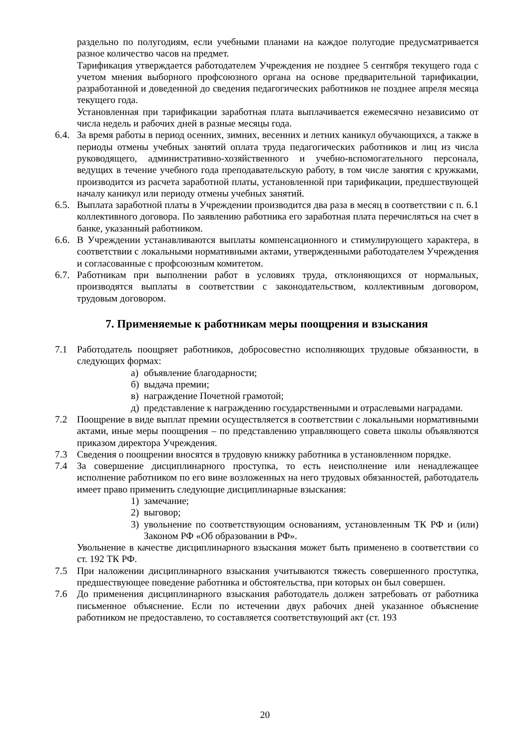раздельно по полугодиям, если учебными планами на каждое полугодие предусматривается разное количество часов на предмет.
Тарификация утверждается работодателем Учреждения не позднее 5 сентября текущего года с учетом мнения выборного профсоюзного органа на основе предварительной тарификации, разработанной и доведенной до сведения педагогических работников не позднее апреля месяца текущего года.
Установленная при тарификации заработная плата выплачивается ежемесячно независимо от числа недель и рабочих дней в разные месяцы года.
6.4. За время работы в период осенних, зимних, весенних и летних каникул обучающихся, а также в периоды отмены учебных занятий оплата труда педагогических работников и лиц из числа руководящего, административно-хозяйственного и учебно-вспомогательного персонала, ведущих в течение учебного года преподавательскую работу, в том числе занятия с кружками, производится из расчета заработной платы, установленной при тарификации, предшествующей началу каникул или периоду отмены учебных занятий.
6.5. Выплата заработной платы в Учреждении производится два раза в месяц в соответствии с п. 6.1 коллективного договора. По заявлению работника его заработная плата перечисляться на счет в банке, указанный работником.
6.6. В Учреждении устанавливаются выплаты компенсационного и стимулирующего характера, в соответствии с локальными нормативными актами, утвержденными работодателем Учреждения и согласованные с профсоюзным комитетом.
6.7. Работникам при выполнении работ в условиях труда, отклоняющихся от нормальных, производятся выплаты в соответствии с законодательством, коллективным договором, трудовым договором.
7. Применяемые к работникам меры поощрения и взыскания
7.1 Работодатель поощряет работников, добросовестно исполняющих трудовые обязанности, в следующих формах:
а) объявление благодарности;
б) выдача премии;
в) награждение Почетной грамотой;
д) представление к награждению государственными и отраслевыми наградами.
7.2 Поощрение в виде выплат премии осуществляется в соответствии с локальными нормативными актами, иные меры поощрения – по представлению управляющего совета школы объявляются приказом директора Учреждения.
7.3 Сведения о поощрении вносятся в трудовую книжку работника в установленном порядке.
7.4 За совершение дисциплинарного проступка, то есть неисполнение или ненадлежащее исполнение работником по его вине возложенных на него трудовых обязанностей, работодатель имеет право применить следующие дисциплинарные взыскания:
1) замечание;
2) выговор;
3) увольнение по соответствующим основаниям, установленным ТК РФ и (или) Законом РФ «Об образовании в РФ».
Увольнение в качестве дисциплинарного взыскания может быть применено в соответствии со ст. 192 ТК РФ.
7.5 При наложении дисциплинарного взыскания учитываются тяжесть совершенного проступка, предшествующее поведение работника и обстоятельства, при которых он был совершен.
7.6 До применения дисциплинарного взыскания работодатель должен затребовать от работника письменное объяснение. Если по истечении двух рабочих дней указанное объяснение работником не предоставлено, то составляется соответствующий акт (ст. 193
20